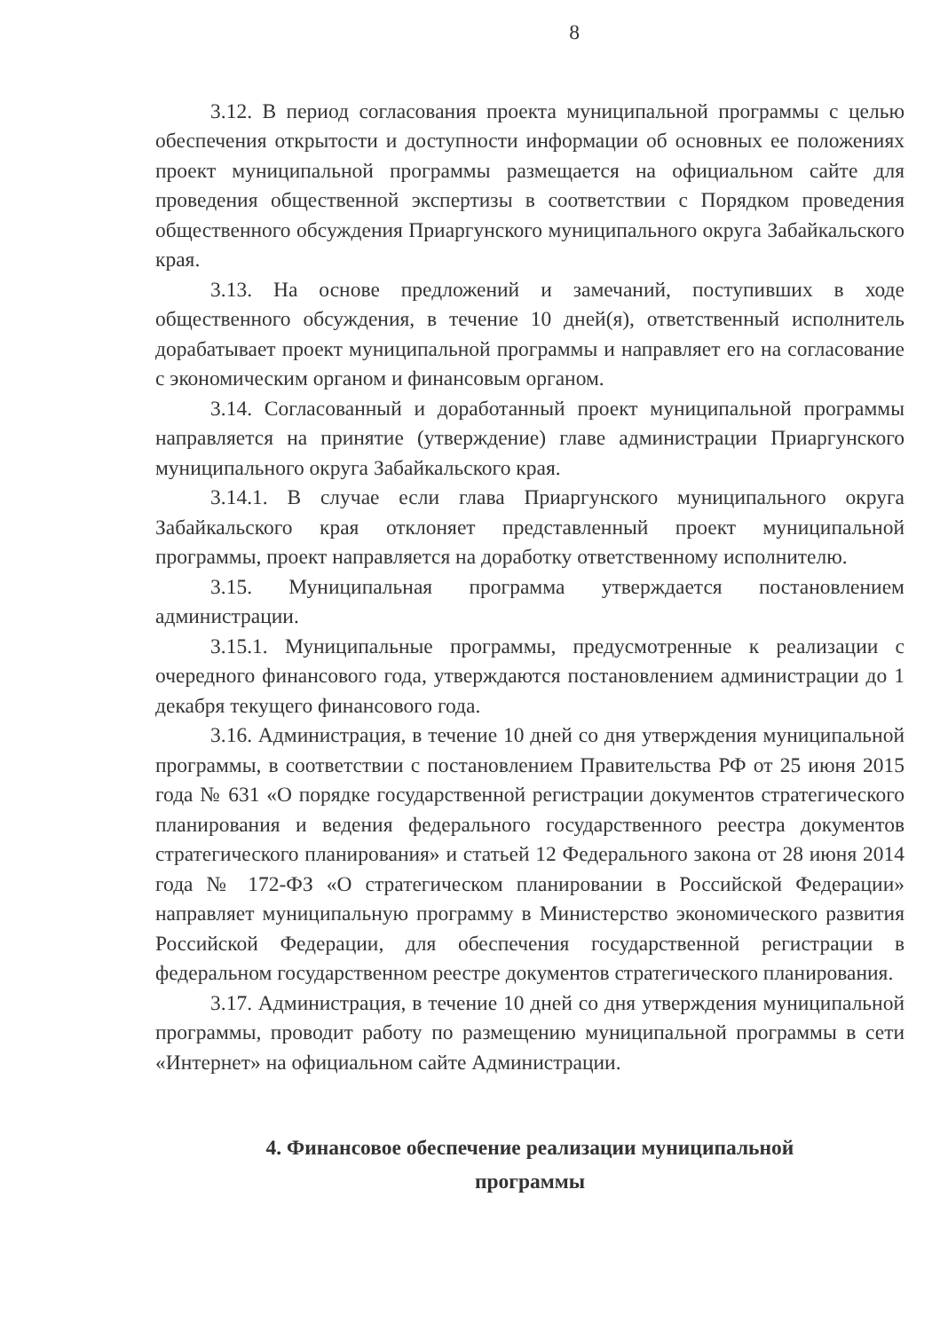8
3.12. В период согласования проекта муниципальной программы с целью обеспечения открытости и доступности информации об основных ее положениях проект муниципальной программы размещается на официальном сайте для проведения общественной экспертизы в соответствии с Порядком проведения общественного обсуждения Приаргунского муниципального округа Забайкальского края.
3.13. На основе предложений и замечаний, поступивших в ходе общественного обсуждения, в течение 10 дней(я), ответственный исполнитель дорабатывает проект муниципальной программы и направляет его на согласование с экономическим органом и финансовым органом.
3.14. Согласованный и доработанный проект муниципальной программы направляется на принятие (утверждение) главе администрации Приаргунского муниципального округа Забайкальского края.
3.14.1. В случае если глава Приаргунского муниципального округа Забайкальского края отклоняет представленный проект муниципальной программы, проект направляется на доработку ответственному исполнителю.
3.15. Муниципальная программа утверждается постановлением администрации.
3.15.1. Муниципальные программы, предусмотренные к реализации с очередного финансового года, утверждаются постановлением администрации до 1 декабря текущего финансового года.
3.16. Администрация, в течение 10 дней со дня утверждения муниципальной программы, в соответствии с постановлением Правительства РФ от 25 июня 2015 года № 631 «О порядке государственной регистрации документов стратегического планирования и ведения федерального государственного реестра документов стратегического планирования» и статьей 12 Федерального закона от 28 июня 2014 года № 172-ФЗ «О стратегическом планировании в Российской Федерации» направляет муниципальную программу в Министерство экономического развития Российской Федерации, для обеспечения государственной регистрации в федеральном государственном реестре документов стратегического планирования.
3.17. Администрация, в течение 10 дней со дня утверждения муниципальной программы, проводит работу по размещению муниципальной программы в сети «Интернет» на официальном сайте Администрации.
4. Финансовое обеспечение реализации муниципальной
программы